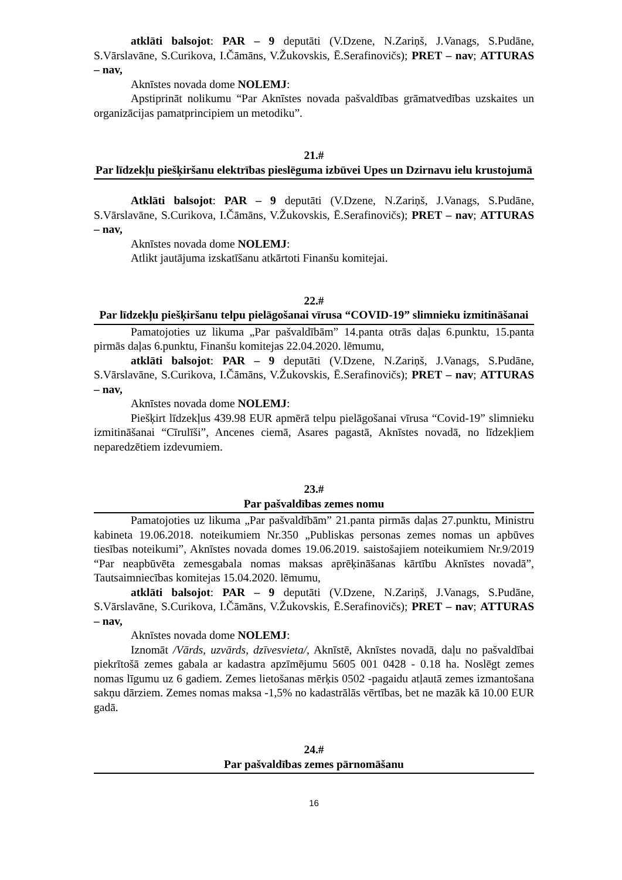atklāti balsojot: PAR – 9 deputāti (V.Dzene, N.Zariņš, J.Vanags, S.Pudāne, S.Vārslavāne, S.Curikova, I.Čāmāns, V.Žukovskis, Ē.Serafinovičs); PRET – nav; ATTURAS – nav,
Aknīstes novada dome NOLEMJ:
Apstiprināt nolikumu “Par Aknīstes novada pašvaldības grāmatvedības uzskaites un organizācijas pamatprincipiem un metodiku”.
21.#
Par līdzekļu piešķiršanu elektrības pieslēguma izbūvei Upes un Dzirnavu ielu krustojumā
Atklāti balsojot: PAR – 9 deputāti (V.Dzene, N.Zariņš, J.Vanags, S.Pudāne, S.Vārslavāne, S.Curikova, I.Čāmāns, V.Žukovskis, Ē.Serafinovičs); PRET – nav; ATTURAS – nav,
Aknīstes novada dome NOLEMJ:
Atlikt jautājuma izskatīšanu atkārtoti Finanšu komitejai.
22.#
Par līdzekļu piešķiršanu telpu pielāgošanai vīrusa “COVID-19” slimnieku izmitināšanai
Pamatojoties uz likuma „Par pašvaldībām” 14.panta otrās daļas 6.punktu, 15.panta pirmās daļas 6.punktu, Finanšu komitejas 22.04.2020. lēmumu,
atklāti balsojot: PAR – 9 deputāti (V.Dzene, N.Zariņš, J.Vanags, S.Pudāne, S.Vārslavāne, S.Curikova, I.Čāmāns, V.Žukovskis, Ē.Serafinovičs); PRET – nav; ATTURAS – nav,
Aknīstes novada dome NOLEMJ:
Piešķirt līdzekļus 439.98 EUR apmērā telpu pielāgošanai vīrusa “Covid-19” slimnieku izmitināšanai “Cīrulīši”, Ancenes ciemā, Asares pagastā, Aknīstes novadā, no līdzekļiem neparedzētiem izdevumiem.
23.#
Par pašvaldības zemes nomu
Pamatojoties uz likuma „Par pašvaldībām” 21.panta pirmās daļas 27.punktu, Ministru kabineta 19.06.2018. noteikumiem Nr.350 „Publiskas personas zemes nomas un apbūves tiesības noteikumi”, Aknīstes novada domes 19.06.2019. saistošajiem noteikumiem Nr.9/2019 “Par neapbūvēta zemesgabala nomas maksas aprēķināšanas kārtību Aknīstes novadā”, Tautsaimniecības komitejas 15.04.2020. lēmumu,
atklāti balsojot: PAR – 9 deputāti (V.Dzene, N.Zariņš, J.Vanags, S.Pudāne, S.Vārslavāne, S.Curikova, I.Čāmāns, V.Žukovskis, Ē.Serafinovičs); PRET – nav; ATTURAS – nav,
Aknīstes novada dome NOLEMJ:
Iznomāt /Vārds, uzvārds, dzīvesvieta/, Aknīstē, Aknīstes novadā, daļu no pašvaldībai piekrītošā zemes gabala ar kadastra apzīmējumu 5605 001 0428 - 0.18 ha. Noslēgt zemes nomas līgumu uz 6 gadiem. Zemes lietošanas mērķis 0502 -pagaidu atļautā zemes izmantošana sakņu dārziem. Zemes nomas maksa -1,5% no kadastrālās vērtības, bet ne mazāk kā 10.00 EUR gadā.
24.#
Par pašvaldības zemes pārnomāšanu
16